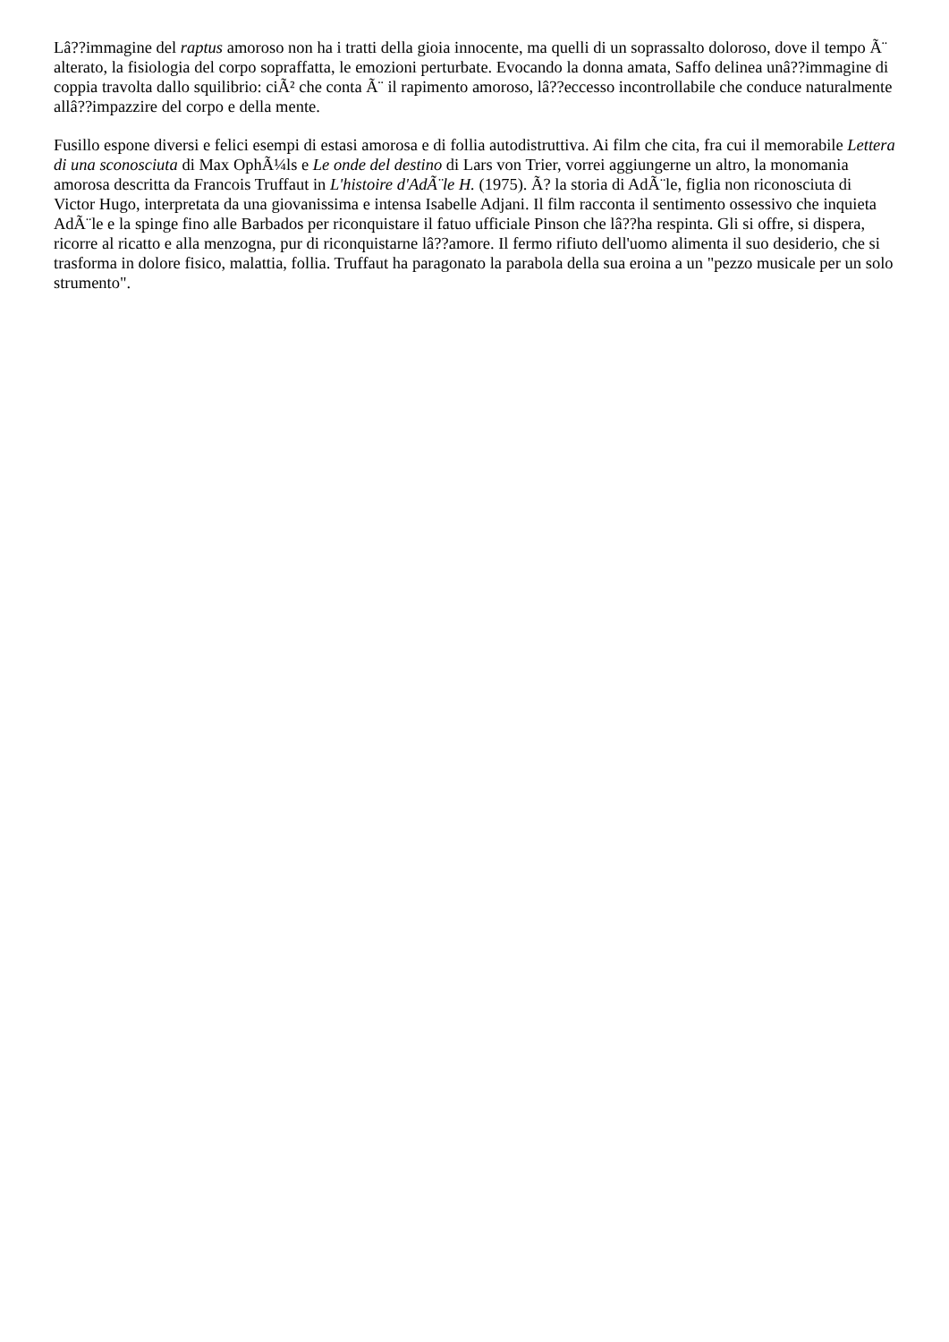Lâ??immagine del raptus amoroso non ha i tratti della gioia innocente, ma quelli di un soprassalto doloroso, dove il tempo Ã¨ alterato, la fisiologia del corpo sopraffatta, le emozioni perturbate. Evocando la donna amata, Saffo delinea unâ??immagine di coppia travolta dallo squilibrio: ciÃ² che conta Ã¨ il rapimento amoroso, lâ??eccesso incontrollabile che conduce naturalmente allâ??impazzire del corpo e della mente.
Fusillo espone diversi e felici esempi di estasi amorosa e di follia autodistruttiva. Ai film che cita, fra cui il memorabile Lettera di una sconosciuta di Max OphÃ¼ls e Le onde del destino di Lars von Trier, vorrei aggiungerne un altro, la monomania amorosa descritta da Francois Truffaut in L'histoire d'AdÃ¨le H. (1975). Ã? la storia di AdÃ¨le, figlia non riconosciuta di Victor Hugo, interpretata da una giovanissima e intensa Isabelle Adjani. Il film racconta il sentimento ossessivo che inquieta AdÃ¨le e la spinge fino alle Barbados per riconquistare il fatuo ufficiale Pinson che lâ??ha respinta. Gli si offre, si dispera, ricorre al ricatto e alla menzogna, pur di riconquistarne lâ??amore. Il fermo rifiuto dell'uomo alimenta il suo desiderio, che si trasforma in dolore fisico, malattia, follia. Truffaut ha paragonato la parabola della sua eroina a un "pezzo musicale per un solo strumento".